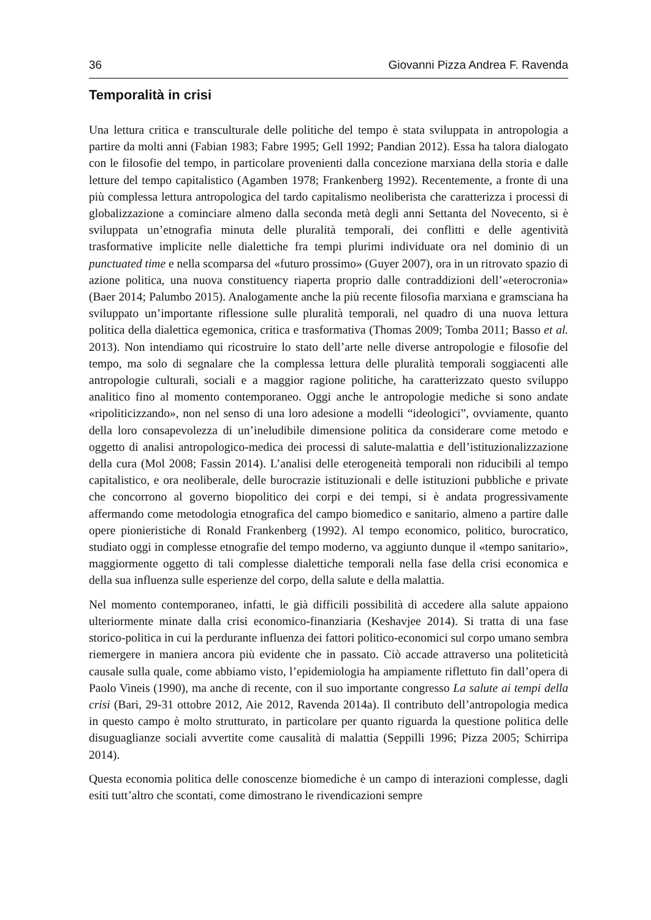36 Giovanni Pizza Andrea F. Ravenda
Temporalità in crisi
Una lettura critica e transculturale delle politiche del tempo è stata sviluppata in antropologia a partire da molti anni (Fabian 1983; Fabre 1995; Gell 1992; Pandian 2012). Essa ha talora dialogato con le filosofie del tempo, in particolare provenienti dalla concezione marxiana della storia e dalle letture del tempo capitalistico (Agamben 1978; Frankenberg 1992). Recentemente, a fronte di una più complessa lettura antropologica del tardo capitalismo neoliberista che caratterizza i processi di globalizzazione a cominciare almeno dalla seconda metà degli anni Settanta del Novecento, si è sviluppata un’etnografia minuta delle pluralità temporali, dei conflitti e delle agentività trasformative implicite nelle dialettiche fra tempi plurimi individuate ora nel dominio di un punctuated time e nella scomparsa del «futuro prossimo» (Guyer 2007), ora in un ritrovato spazio di azione politica, una nuova constituency riaperta proprio dalle contraddizioni dell’«eterocronia» (Baer 2014; Palumbo 2015). Analogamente anche la più recente filosofia marxiana e gramsciana ha sviluppato un’importante riflessione sulle pluralità temporali, nel quadro di una nuova lettura politica della dialettica egemonica, critica e trasformativa (Thomas 2009; Tomba 2011; Basso et al. 2013). Non intendiamo qui ricostruire lo stato dell’arte nelle diverse antropologie e filosofie del tempo, ma solo di segnalare che la complessa lettura delle pluralità temporali soggiacenti alle antropologie culturali, sociali e a maggior ragione politiche, ha caratterizzato questo sviluppo analitico fino al momento contemporaneo. Oggi anche le antropologie mediche si sono andate «ripoliticizzando», non nel senso di una loro adesione a modelli “ideologici”, ovviamente, quanto della loro consapevolezza di un’ineludibile dimensione politica da considerare come metodo e oggetto di analisi antropologico-medica dei processi di salute-malattia e dell’istituzionalizzazione della cura (Mol 2008; Fassin 2014). L’analisi delle eterogeneità temporali non riducibili al tempo capitalistico, e ora neoliberale, delle burocrazie istituzionali e delle istituzioni pubbliche e private che concorrono al governo biopolitico dei corpi e dei tempi, si è andata progressivamente affermando come metodologia etnografica del campo biomedico e sanitario, almeno a partire dalle opere pionieristiche di Ronald Frankenberg (1992). Al tempo economico, politico, burocratico, studiato oggi in complesse etnografie del tempo moderno, va aggiunto dunque il «tempo sanitario», maggiormente oggetto di tali complesse dialettiche temporali nella fase della crisi economica e della sua influenza sulle esperienze del corpo, della salute e della malattia.
Nel momento contemporaneo, infatti, le già difficili possibilità di accedere alla salute appaiono ulteriormente minate dalla crisi economico-finanziaria (Keshavjee 2014). Si tratta di una fase storico-politica in cui la perdurante influenza dei fattori politico-economici sul corpo umano sembra riemergere in maniera ancora più evidente che in passato. Ciò accade attraverso una politeticità causale sulla quale, come abbiamo visto, l’epidemiologia ha ampiamente riflettuto fin dall’opera di Paolo Vineis (1990), ma anche di recente, con il suo importante congresso La salute ai tempi della crisi (Bari, 29-31 ottobre 2012, Aie 2012, Ravenda 2014a). Il contributo dell’antropologia medica in questo campo è molto strutturato, in particolare per quanto riguarda la questione politica delle disuguaglianze sociali avvertite come causalità di malattia (Seppilli 1996; Pizza 2005; Schirripa 2014).
Questa economia politica delle conoscenze biomediche è un campo di interazioni complesse, dagli esiti tutt’altro che scontati, come dimostrano le rivendicazioni sempre